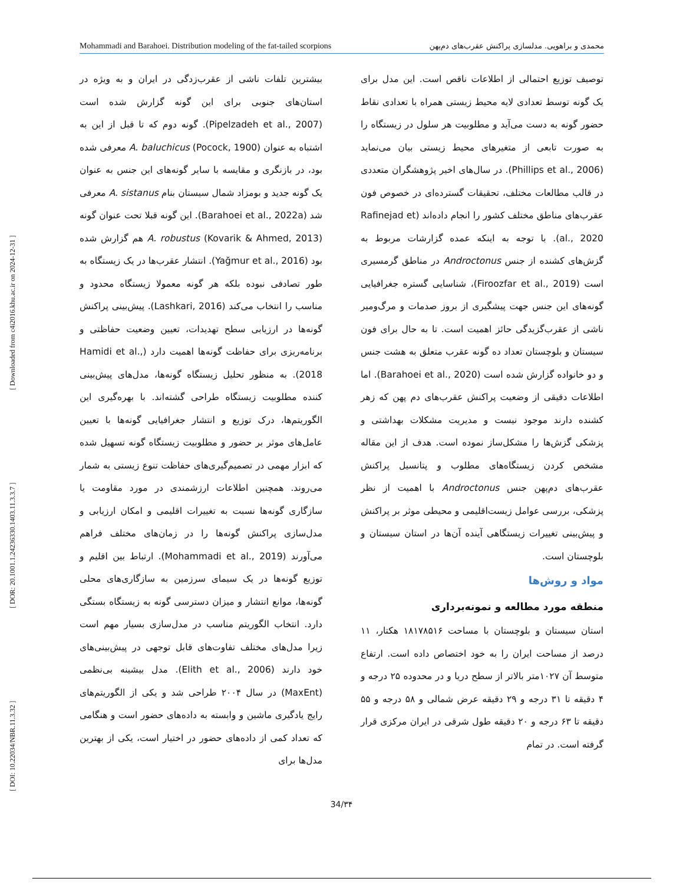Mohammadi and Barahoei. Distribution modeling of the fat-tailed scorpions محمدی و براهویی. مدلسازی پراکنش عقرب‌های دم‌پهن
[ DOI: 10.22034/NBR.11.3.32 ] [ DOR: 20.1001.1.24236330.1403.11.3.3.7 ] [ Downloaded from c4i2016.khu.ac.ir on 2024-12-31 ]
بیشترین تلفات ناشی از عقرب‌زدگی در ایران و به ویژه در استان‌های جنوبی برای این گونه گزارش شده است (Pipelzadeh et al., 2007). گونه دوم که تا قبل از این به اشتباه به عنوان A. baluchicus (Pocock, 1900) معرفی شده بود، در بازنگری و مقایسه با سایر گونه‌های این جنس به عنوان یک گونه جدید و بومزاد شمال سیستان بنام A. sistanus معرفی شد (Barahoei et al., 2022a). این گونه قبلا تحت عنوان گونه A. robustus (Kovarik & Ahmed, 2013) هم گزارش شده بود (Yağmur et al., 2016). انتشار عقرب‌ها در یک زیستگاه به طور تصادفی نبوده بلکه هر گونه معمولا زیستگاه محدود و مناسب را انتخاب می‌کند (Lashkari, 2016). پیش‌بینی پراکنش گونه‌ها در ارزیابی سطح تهدیدات، تعیین وضعیت حفاظتی و برنامه‌ریزی برای حفاظت گونه‌ها اهمیت دارد (Hamidi et al., 2018). به منظور تحلیل زیستگاه گونه‌ها، مدل‌های پیش‌بینی کننده مطلوبیت زیستگاه طراحی گشته‌اند. با بهره‌گیری این الگوریتم‌ها، درک توزیع و انتشار جغرافیایی گونه‌ها با تعیین عامل‌های موثر بر حضور و مطلوبیت زیستگاه گونه تسهیل شده که ابزار مهمی در تصمیم‌گیری‌های حفاظت تنوع زیستی به شمار می‌روند. همچنین اطلاعات ارزشمندی در مورد مقاومت یا سازگاری گونه‌ها نسبت به تغییرات اقلیمی و امکان ارزیابی و مدل‌سازی پراکنش گونه‌ها را در زمان‌های مختلف فراهم می‌آورند (Mohammadi et al., 2019). ارتباط بین اقلیم و توزیع گونه‌ها در یک سیمای سرزمین به سازگاری‌های محلی گونه‌ها، موانع انتشار و میزان دسترسی گونه به زیستگاه بستگی دارد. انتخاب الگوریتم مناسب در مدل‌سازی بسیار مهم است زیرا مدل‌های مختلف تفاوت‌های قابل توجهی در پیش‌بینی‌های خود دارند (Elith et al., 2006). مدل بیشینه بی‌نظمی (MaxEnt) در سال ۲۰۰۴ طراحی شد و یکی از الگوریتم‌های رایج یادگیری ماشین و وابسته به داده‌های حضور است و هنگامی که تعداد کمی از داده‌های حضور در اختیار است، یکی از بهترین مدل‌ها برای
توصیف توزیع احتمالی از اطلاعات ناقص است. این مدل برای یک گونه توسط تعدادی لایه محیط زیستی همراه با تعدادی نقاط حضور گونه به دست می‌آید و مطلوبیت هر سلول در زیستگاه را به صورت تابعی از متغیرهای محیط زیستی بیان می‌نماید (Phillips et al., 2006). در سال‌های اخیر پژوهشگران متعددی در قالب مطالعات مختلف، تحقیقات گسترده‌ای در خصوص فون عقرب‌های مناطق مختلف کشور را انجام داده‌اند (Rafinejad et al., 2020). با توجه به اینکه عمده گزارشات مربوط به گزش‌های کشنده از جنس Androctonus در مناطق گرمسیری است (Firoozfar et al., 2019)، شناسایی گستره جغرافیایی گونه‌های این جنس جهت پیشگیری از بروز صدمات و مرگ‌ومیر ناشی از عقرب‌گزیدگی حائز اهمیت است. تا به حال برای فون سیستان و بلوچستان تعداد ده گونه عقرب متعلق به هشت جنس و دو خانواده گزارش شده است (Barahoei et al., 2020). اما اطلاعات دقیقی از وضعیت پراکنش عقرب‌های دم پهن که زهر کشنده دارند موجود نیست و مدیریت مشکلات بهداشتی و پزشکی گزش‌ها را مشکل‌ساز نموده است. هدف از این مقاله مشخص کردن زیستگاه‌های مطلوب و پتانسیل پراکنش عقرب‌های دم‌پهن جنس Androctonus با اهمیت از نظر پزشکی، بررسی عوامل زیست‌اقلیمی و محیطی موثر بر پراکنش و پیش‌بینی تغییرات زیستگاهی آینده آن‌ها در استان سیستان و بلوچستان است.
مواد و روش‌ها
منطقه مورد مطالعه و نمونه‌برداری
استان سیستان و بلوچستان با مساحت ۱۸۱۷۸۵۱۶ هکتار، ۱۱ درصد از مساحت ایران را به خود اختصاص داده است. ارتفاع متوسط آن ۱۰۲۷متر بالاتر از سطح دریا و در محدوده ۲۵ درجه و ۴ دقیقه تا ۳۱ درجه و ۲۹ دقیقه عرض شمالی و ۵۸ درجه و ۵۵ دقیقه تا ۶۳ درجه و ۲۰ دقیقه طول شرقی در ایران مرکزی قرار گرفته است. در تمام
34/۳۴